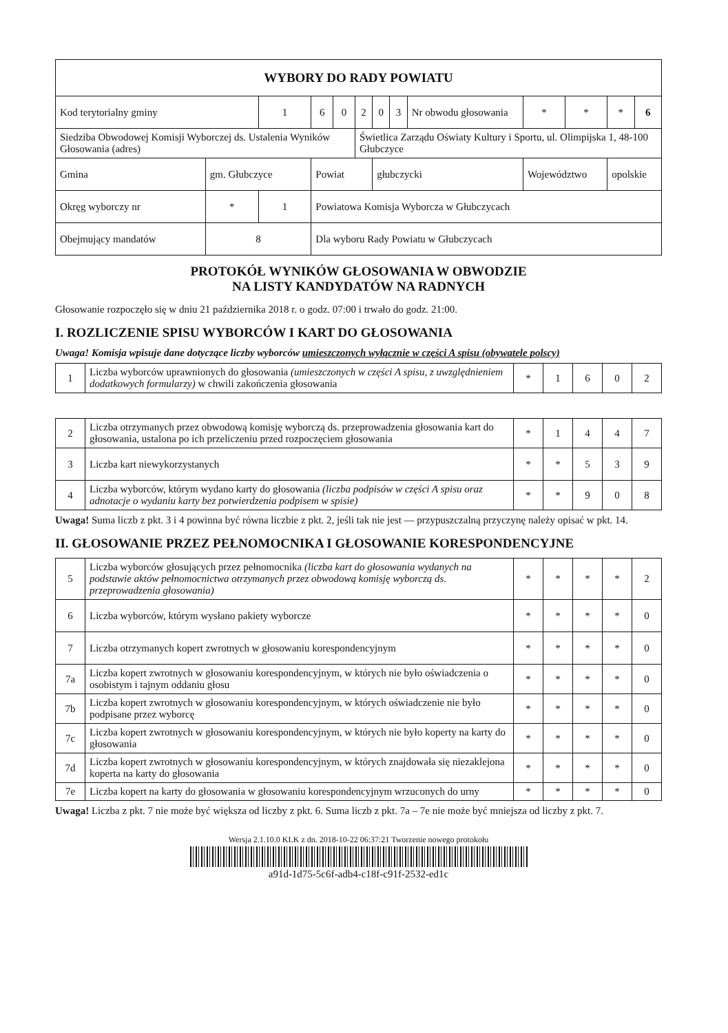| WYBORY DO RADY POWIATU | | | | | | | | | | | | | |
| Kod terytorialny gminy | | | 1 | 6 | 0 | 2 | 0 | 3 | Nr obwodu głosowania | * | * | * | 6 |
| Siedziba Obwodowej Komisji Wyborczej ds. Ustalenia Wyników Głosowania (adres) | | | | | | Świetlica Zarządu Oświaty Kultury i Sportu, ul. Olimpijska 1, 48-100 Głubczyce | | | | | | | |
| Gmina | gm. Głubczyce | | | Powiat | | | głubczycki | | | Województwo | | opolskie | |
| Okręg wyborczy nr | | * | 1 | Powiatowa Komisja Wyborcza w Głubczycach | | | | | | | | | |
| Obejmujący mandatów | | 8 | | Dla wyboru Rady Powiatu w Głubczycach | | | | | | | | | |
PROTOKÓŁ WYNIKÓW GŁOSOWANIA W OBWODZIE
NA LISTY KANDYDATÓW NA RADNYCH
Głosowanie rozpoczęło się w dniu 21 października 2018 r. o godz. 07:00 i trwało do godz. 21:00.
I. ROZLICZENIE SPISU WYBORCÓW I KART DO GŁOSOWANIA
Uwaga! Komisja wpisuje dane dotyczące liczby wyborców umieszczonych wyłącznie w części A spisu (obywatele polscy)
| 1 | Liczba wyborców uprawnionych do głosowania (umieszczonych w części A spisu, z uwzględnieniem dodatkowych formularzy) w chwili zakończenia głosowania | * | 1 | 6 | 0 | 2 |
| 2 | Liczba otrzymanych przez obwodową komisję wyborczą ds. przeprowadzenia głosowania kart do głosowania, ustalona po ich przeliczeniu przed rozpoczęciem głosowania | * | 1 | 4 | 4 | 7 |
| 3 | Liczba kart niewykorzystanych | * | * | 5 | 3 | 9 |
| 4 | Liczba wyborców, którym wydano karty do głosowania (liczba podpisów w części A spisu oraz adnotacje o wydaniu karty bez potwierdzenia podpisem w spisie) | * | * | 9 | 0 | 8 |
Uwaga! Suma liczb z pkt. 3 i 4 powinna być równa liczbie z pkt. 2, jeśli tak nie jest — przypuszczalną przyczynę należy opisać w pkt. 14.
II. GŁOSOWANIE PRZEZ PEŁNOMOCNIKA I GŁOSOWANIE KORESPONDENCYJNE
| 5 | Liczba wyborców głosujących przez pełnomocnika (liczba kart do głosowania wydanych na podstawie aktów pełnomocnictwa otrzymanych przez obwodową komisję wyborczą ds. przeprowadzenia głosowania) | * | * | * | * | 2 |
| 6 | Liczba wyborców, którym wysłano pakiety wyborcze | * | * | * | * | 0 |
| 7 | Liczba otrzymanych kopert zwrotnych w głosowaniu korespondencyjnym | * | * | * | * | 0 |
| 7a | Liczba kopert zwrotnych w głosowaniu korespondencyjnym, w których nie było oświadczenia o osobistym i tajnym oddaniu głosu | * | * | * | * | 0 |
| 7b | Liczba kopert zwrotnych w głosowaniu korespondencyjnym, w których oświadczenie nie było podpisane przez wyborcę | * | * | * | * | 0 |
| 7c | Liczba kopert zwrotnych w głosowaniu korespondencyjnym, w których nie było koperty na karty do głosowania | * | * | * | * | 0 |
| 7d | Liczba kopert zwrotnych w głosowaniu korespondencyjnym, w których znajdowała się niezaklejona koperta na karty do głosowania | * | * | * | * | 0 |
| 7e | Liczba kopert na karty do głosowania w głosowaniu korespondencyjnym wrzuconych do urny | * | * | * | * | 0 |
Uwaga! Liczba z pkt. 7 nie może być większa od liczby z pkt. 6. Suma liczb z pkt. 7a – 7e nie może być mniejsza od liczby z pkt. 7.
Wersja 2.1.10.0 KLK z dn. 2018-10-22 06:37:21 Tworzenie nowego protokołu
a91d-1d75-5c6f-adb4-c18f-c91f-2532-ed1c